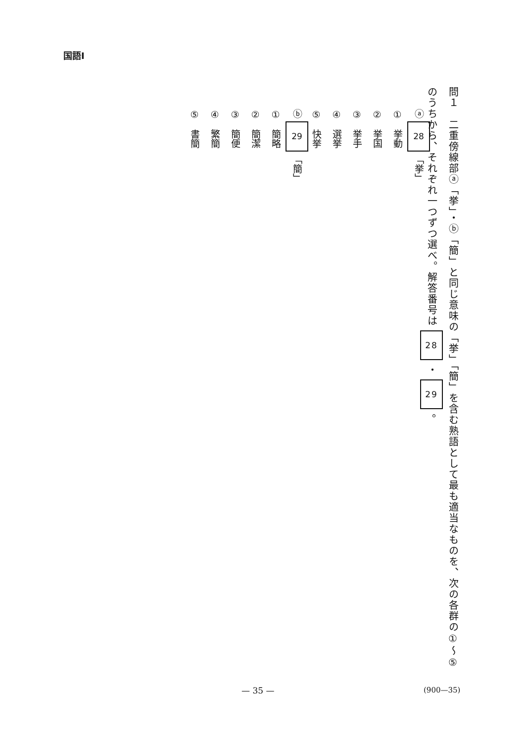国語Ⅰ
問１　二重傍線部ⓐ「挙」・ⓑ「簡」と同じ意味の「挙」「簡」を含む熟語として最も適当なものを、次の各群の①～⑤のうちから、それぞれ一つずつ選べ。解答番号は 28 ・ 29 。
ⓐ 28 「挙」
①　挙動
②　挙国
③　挙手
④　選挙
⑤　快挙
ⓑ 29 「簡」
①　簡略
②　簡潔
③　簡便
④　繁簡
⑤　書簡
— 35 — (900—35)